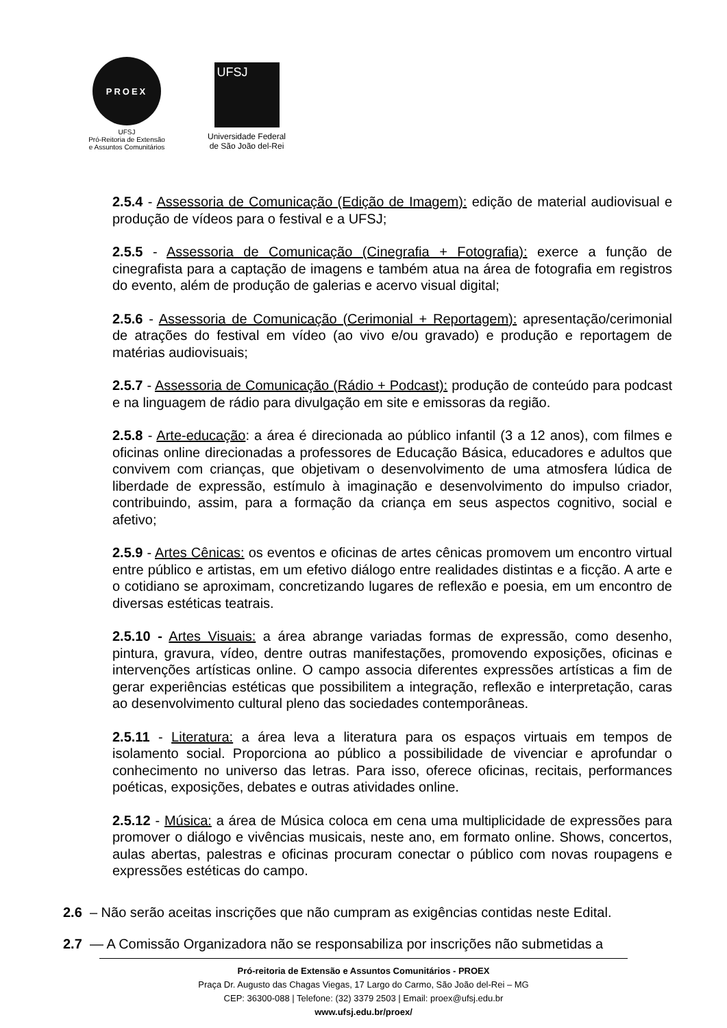PROEX
UFSJ
Pró-Reitoria de Extensão
e Assuntos Comunitários
UFSJ
Universidade Federal
de São João del-Rei
2.5.4 - Assessoria de Comunicação (Edição de Imagem): edição de material audiovisual e produção de vídeos para o festival e a UFSJ;
2.5.5 - Assessoria de Comunicação (Cinegrafia + Fotografia): exerce a função de cinegrafista para a captação de imagens e também atua na área de fotografia em registros do evento, além de produção de galerias e acervo visual digital;
2.5.6 - Assessoria de Comunicação (Cerimonial + Reportagem): apresentação/cerimonial de atrações do festival em vídeo (ao vivo e/ou gravado) e produção e reportagem de matérias audiovisuais;
2.5.7 - Assessoria de Comunicação (Rádio + Podcast): produção de conteúdo para podcast e na linguagem de rádio para divulgação em site e emissoras da região.
2.5.8 - Arte-educação: a área é direcionada ao público infantil (3 a 12 anos), com filmes e oficinas online direcionadas a professores de Educação Básica, educadores e adultos que convivem com crianças, que objetivam o desenvolvimento de uma atmosfera lúdica de liberdade de expressão, estímulo à imaginação e desenvolvimento do impulso criador, contribuindo, assim, para a formação da criança em seus aspectos cognitivo, social e afetivo;
2.5.9 - Artes Cênicas: os eventos e oficinas de artes cênicas promovem um encontro virtual entre público e artistas, em um efetivo diálogo entre realidades distintas e a ficção. A arte e o cotidiano se aproximam, concretizando lugares de reflexão e poesia, em um encontro de diversas estéticas teatrais.
2.5.10 - Artes Visuais: a área abrange variadas formas de expressão, como desenho, pintura, gravura, vídeo, dentre outras manifestações, promovendo exposições, oficinas e intervenções artísticas online. O campo associa diferentes expressões artísticas a fim de gerar experiências estéticas que possibilitem a integração, reflexão e interpretação, caras ao desenvolvimento cultural pleno das sociedades contemporâneas.
2.5.11 - Literatura: a área leva a literatura para os espaços virtuais em tempos de isolamento social. Proporciona ao público a possibilidade de vivenciar e aprofundar o conhecimento no universo das letras. Para isso, oferece oficinas, recitais, performances poéticas, exposições, debates e outras atividades online.
2.5.12 - Música: a área de Música coloca em cena uma multiplicidade de expressões para promover o diálogo e vivências musicais, neste ano, em formato online. Shows, concertos, aulas abertas, palestras e oficinas procuram conectar o público com novas roupagens e expressões estéticas do campo.
2.6 – Não serão aceitas inscrições que não cumpram as exigências contidas neste Edital.
2.7 — A Comissão Organizadora não se responsabiliza por inscrições não submetidas a
Pró-reitoria de Extensão e Assuntos Comunitários - PROEX
Praça Dr. Augusto das Chagas Viegas, 17 Largo do Carmo, São João del-Rei – MG
CEP: 36300-088 | Telefone: (32) 3379 2503 | Email: proex@ufsj.edu.br
www.ufsj.edu.br/proex/